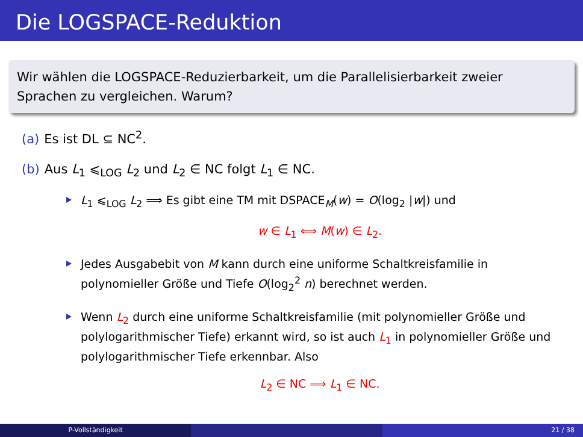Die LOGSPACE-Reduktion
Wir wählen die LOGSPACE-Reduzierbarkeit, um die Parallelisierbarkeit zweier Sprachen zu vergleichen. Warum?
(a) Es ist DL ⊆ NC<sup>2</sup>.
(b) Aus L<sub>1</sub> ⩽<sub>LOG</sub> L<sub>2</sub> und L<sub>2</sub> ∈ NC folgt L<sub>1</sub> ∈ NC.
L<sub>1</sub> ⩽<sub>LOG</sub> L<sub>2</sub> ⟹ Es gibt eine TM mit DSPACE<sub>M</sub>(w) = O(log<sub>2</sub> |w|) und
w ∈ L<sub>1</sub> ⟺ M(w) ∈ L<sub>2</sub>.
Jedes Ausgabebit von M kann durch eine uniforme Schaltkreisfamilie in polynomieller Größe und Tiefe O(log<sub>2</sub><sup>2</sup> n) berechnet werden.
Wenn L<sub>2</sub> durch eine uniforme Schaltkreisfamilie (mit polynomieller Größe und polylogarithmischer Tiefe) erkannt wird, so ist auch L<sub>1</sub> in polynomieller Größe und polylogarithmischer Tiefe erkennbar. Also
L<sub>2</sub> ∈ NC ⟹ L<sub>1</sub> ∈ NC.
P-Vollständigkeit 21 / 38